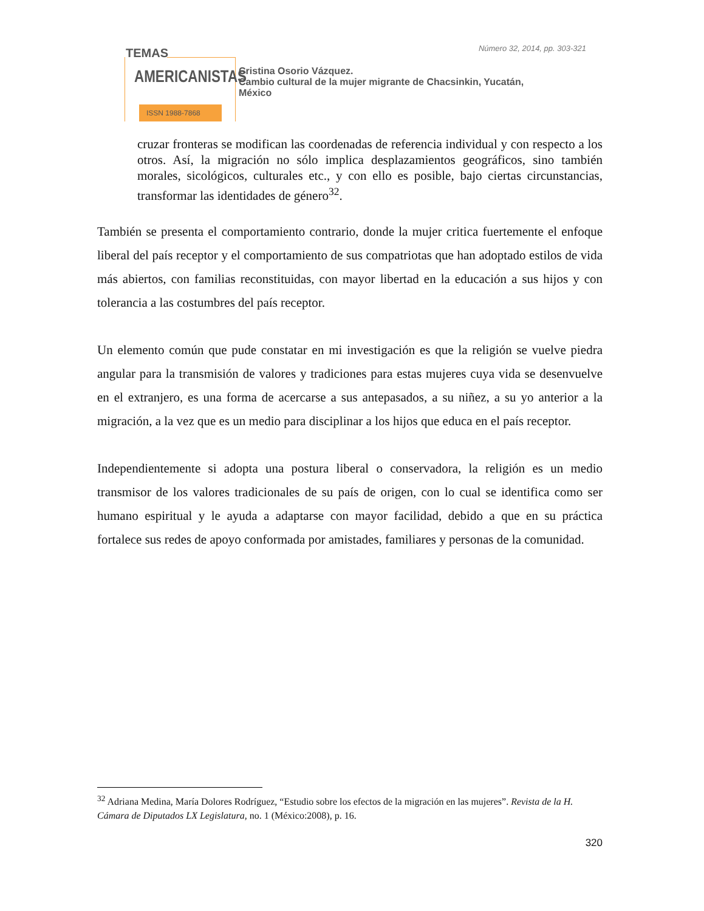TEMAS
AMERICANISTAS
ISSN 1988-7868
Número 32, 2014, pp. 303-321
Cristina Osorio Vázquez.
Cambio cultural de la mujer migrante de Chacsinkin, Yucatán,
México
cruzar fronteras se modifican las coordenadas de referencia individual y con respecto a los otros. Así, la migración no sólo implica desplazamientos geográficos, sino también morales, sicológicos, culturales etc., y con ello es posible, bajo ciertas circunstancias, transformar las identidades de género<sup>32</sup>.
También se presenta el comportamiento contrario, donde la mujer critica fuertemente el enfoque liberal del país receptor y el comportamiento de sus compatriotas que han adoptado estilos de vida más abiertos, con familias reconstituidas, con mayor libertad en la educación a sus hijos y con tolerancia a las costumbres del país receptor.
Un elemento común que pude constatar en mi investigación es que la religión se vuelve piedra angular para la transmisión de valores y tradiciones para estas mujeres cuya vida se desenvuelve en el extranjero, es una forma de acercarse a sus antepasados, a su niñez, a su yo anterior a la migración, a la vez que es un medio para disciplinar a los hijos que educa en el país receptor.
Independientemente si adopta una postura liberal o conservadora, la religión es un medio transmisor de los valores tradicionales de su país de origen, con lo cual se identifica como ser humano espiritual y le ayuda a adaptarse con mayor facilidad, debido a que en su práctica fortalece sus redes de apoyo conformada por amistades, familiares y personas de la comunidad.
<sup>32</sup> Adriana Medina, María Dolores Rodríguez, “Estudio sobre los efectos de la migración en las mujeres”. Revista de la H. Cámara de Diputados LX Legislatura, no. 1 (México:2008), p. 16.
320